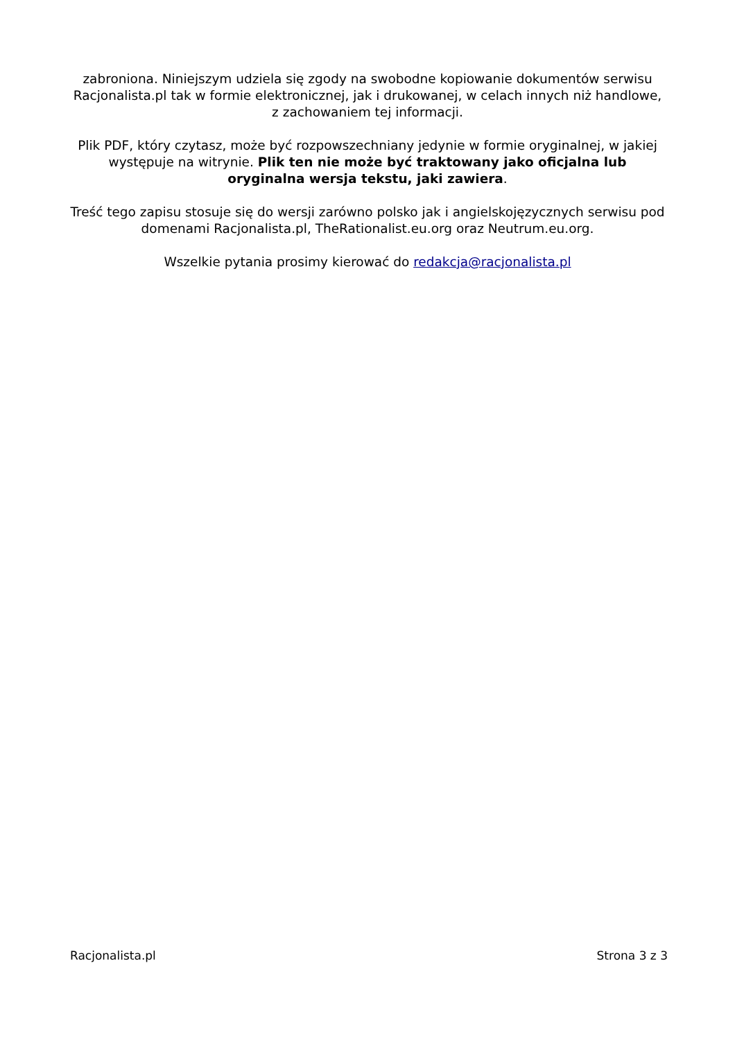zabroniona. Niniejszym udziela się zgody na swobodne kopiowanie dokumentów serwisu Racjonalista.pl tak w formie elektronicznej, jak i drukowanej, w celach innych niż handlowe, z zachowaniem tej informacji.
Plik PDF, który czytasz, może być rozpowszechniany jedynie w formie oryginalnej, w jakiej występuje na witrynie. Plik ten nie może być traktowany jako oficjalna lub oryginalna wersja tekstu, jaki zawiera.
Treść tego zapisu stosuje się do wersji zarówno polsko jak i angielskojęzycznych serwisu pod domenami Racjonalista.pl, TheRationalist.eu.org oraz Neutrum.eu.org.
Wszelkie pytania prosimy kierować do redakcja@racjonalista.pl
Racjonalista.pl Strona 3 z 3